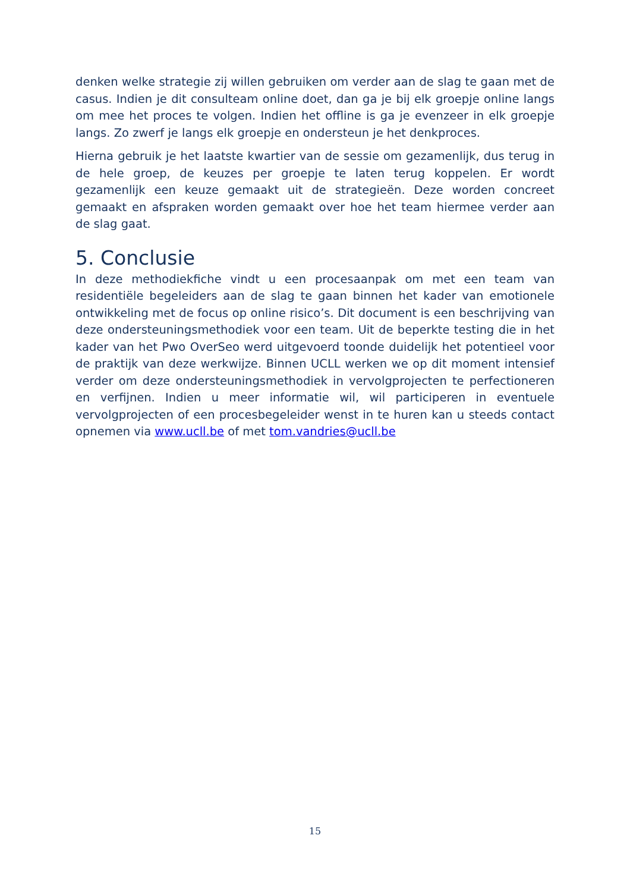denken welke strategie zij willen gebruiken om verder aan de slag te gaan met de casus. Indien je dit consulteam online doet, dan ga je bij elk groepje online langs om mee het proces te volgen. Indien het offline is ga je evenzeer in elk groepje langs. Zo zwerf je langs elk groepje en ondersteun je het denkproces.
Hierna gebruik je het laatste kwartier van de sessie om gezamenlijk, dus terug in de hele groep, de keuzes per groepje te laten terug koppelen. Er wordt gezamenlijk een keuze gemaakt uit de strategieën. Deze worden concreet gemaakt en afspraken worden gemaakt over hoe het team hiermee verder aan de slag gaat.
5. Conclusie
In deze methodiekfiche vindt u een procesaanpak om met een team van residentiële begeleiders aan de slag te gaan binnen het kader van emotionele ontwikkeling met de focus op online risico’s. Dit document is een beschrijving van deze ondersteuningsmethodiek voor een team. Uit de beperkte testing die in het kader van het Pwo OverSeo werd uitgevoerd toonde duidelijk het potentieel voor de praktijk van deze werkwijze. Binnen UCLL werken we op dit moment intensief verder om deze ondersteuningsmethodiek in vervolgprojecten te perfectioneren en verfijnen. Indien u meer informatie wil, wil participeren in eventuele vervolgprojecten of een procesbegeleider wenst in te huren kan u steeds contact opnemen via www.ucll.be of met tom.vandries@ucll.be
15